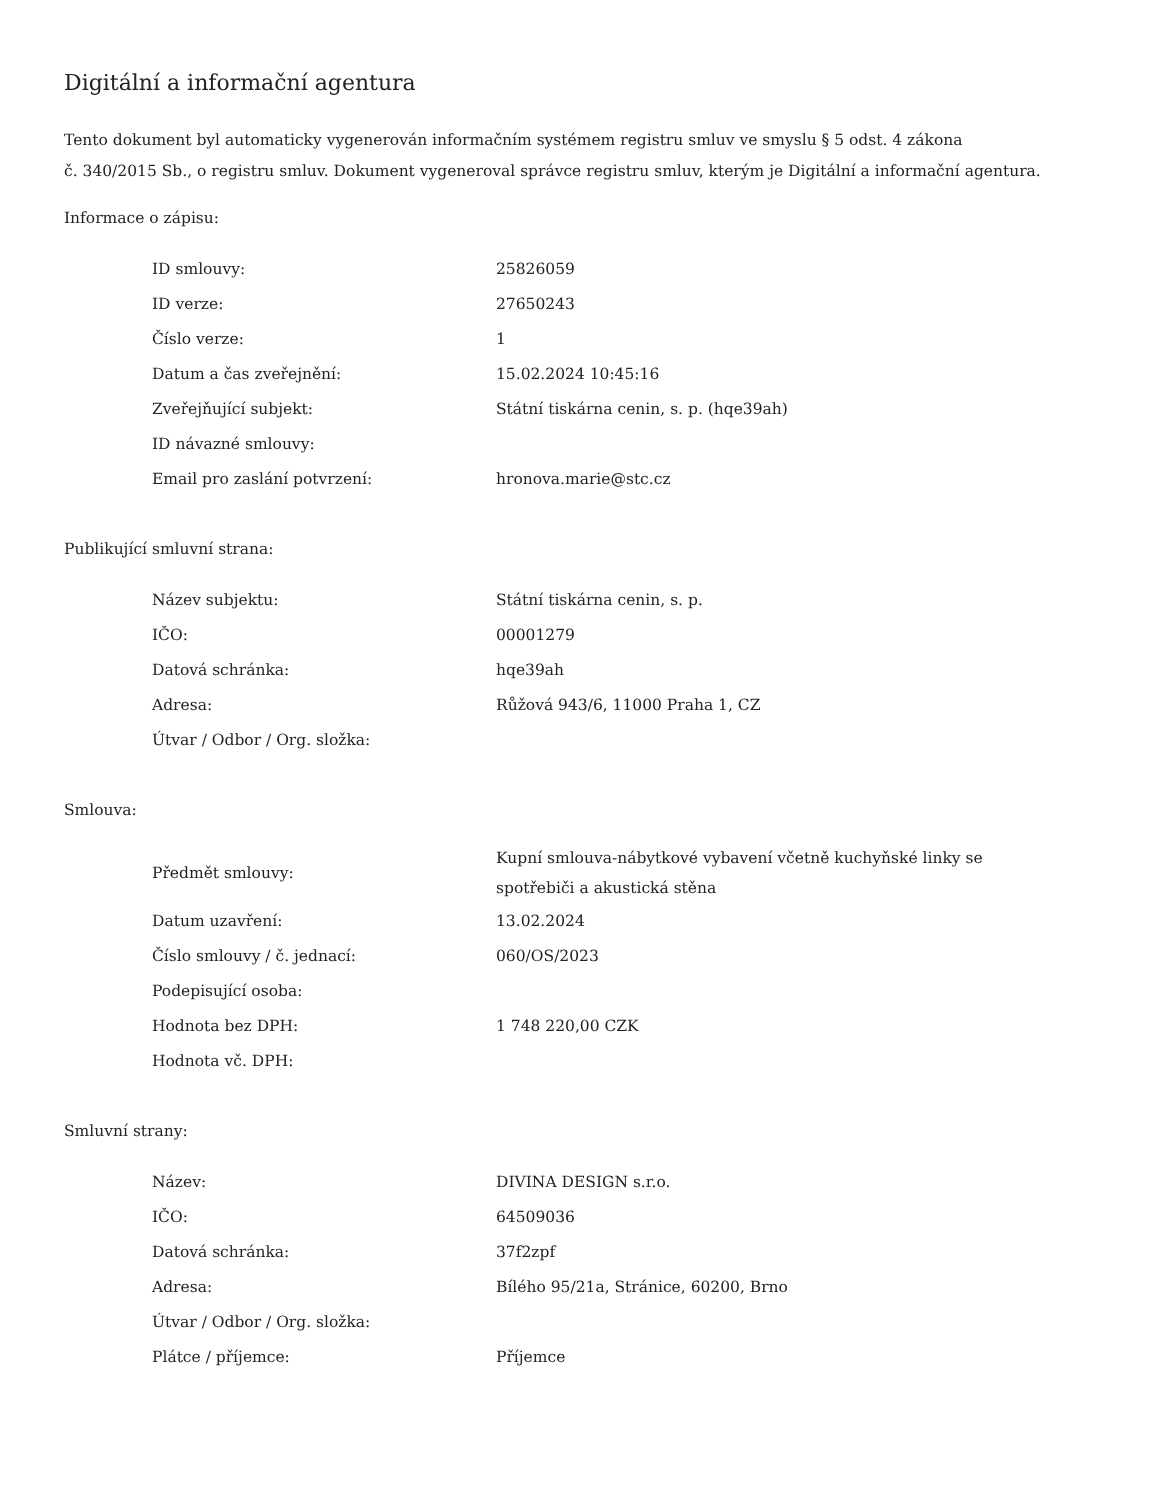Digitální a informační agentura
Tento dokument byl automaticky vygenerován informačním systémem registru smluv ve smyslu § 5 odst. 4 zákona
č. 340/2015 Sb., o registru smluv. Dokument vygeneroval správce registru smluv, kterým je Digitální a informační agentura.
Informace o zápisu:
| ID smlouvy: | 25826059 |
| ID verze: | 27650243 |
| Číslo verze: | 1 |
| Datum a čas zveřejnění: | 15.02.2024 10:45:16 |
| Zveřejňující subjekt: | Státní tiskárna cenin, s. p. (hqe39ah) |
| ID návazné smlouvy: | |
| Email pro zaslání potvrzení: | hronova.marie@stc.cz |
Publikující smluvní strana:
| Název subjektu: | Státní tiskárna cenin, s. p. |
| IČO: | 00001279 |
| Datová schránka: | hqe39ah |
| Adresa: | Růžová 943/6, 11000 Praha 1, CZ |
| Útvar / Odbor / Org. složka: | |
Smlouva:
| Předmět smlouvy: | Kupní smlouva-nábytkové vybavení včetně kuchyňské linky se spotřebiči a akustická stěna |
| Datum uzavření: | 13.02.2024 |
| Číslo smlouvy / č. jednací: | 060/OS/2023 |
| Podepisující osoba: | |
| Hodnota bez DPH: | 1 748 220,00 CZK |
| Hodnota vč. DPH: | |
Smluvní strany:
| Název: | DIVINA DESIGN s.r.o. |
| IČO: | 64509036 |
| Datová schránka: | 37f2zpf |
| Adresa: | Bílého 95/21a, Stránice, 60200, Brno |
| Útvar / Odbor / Org. složka: | |
| Plátce / příjemce: | Příjemce |